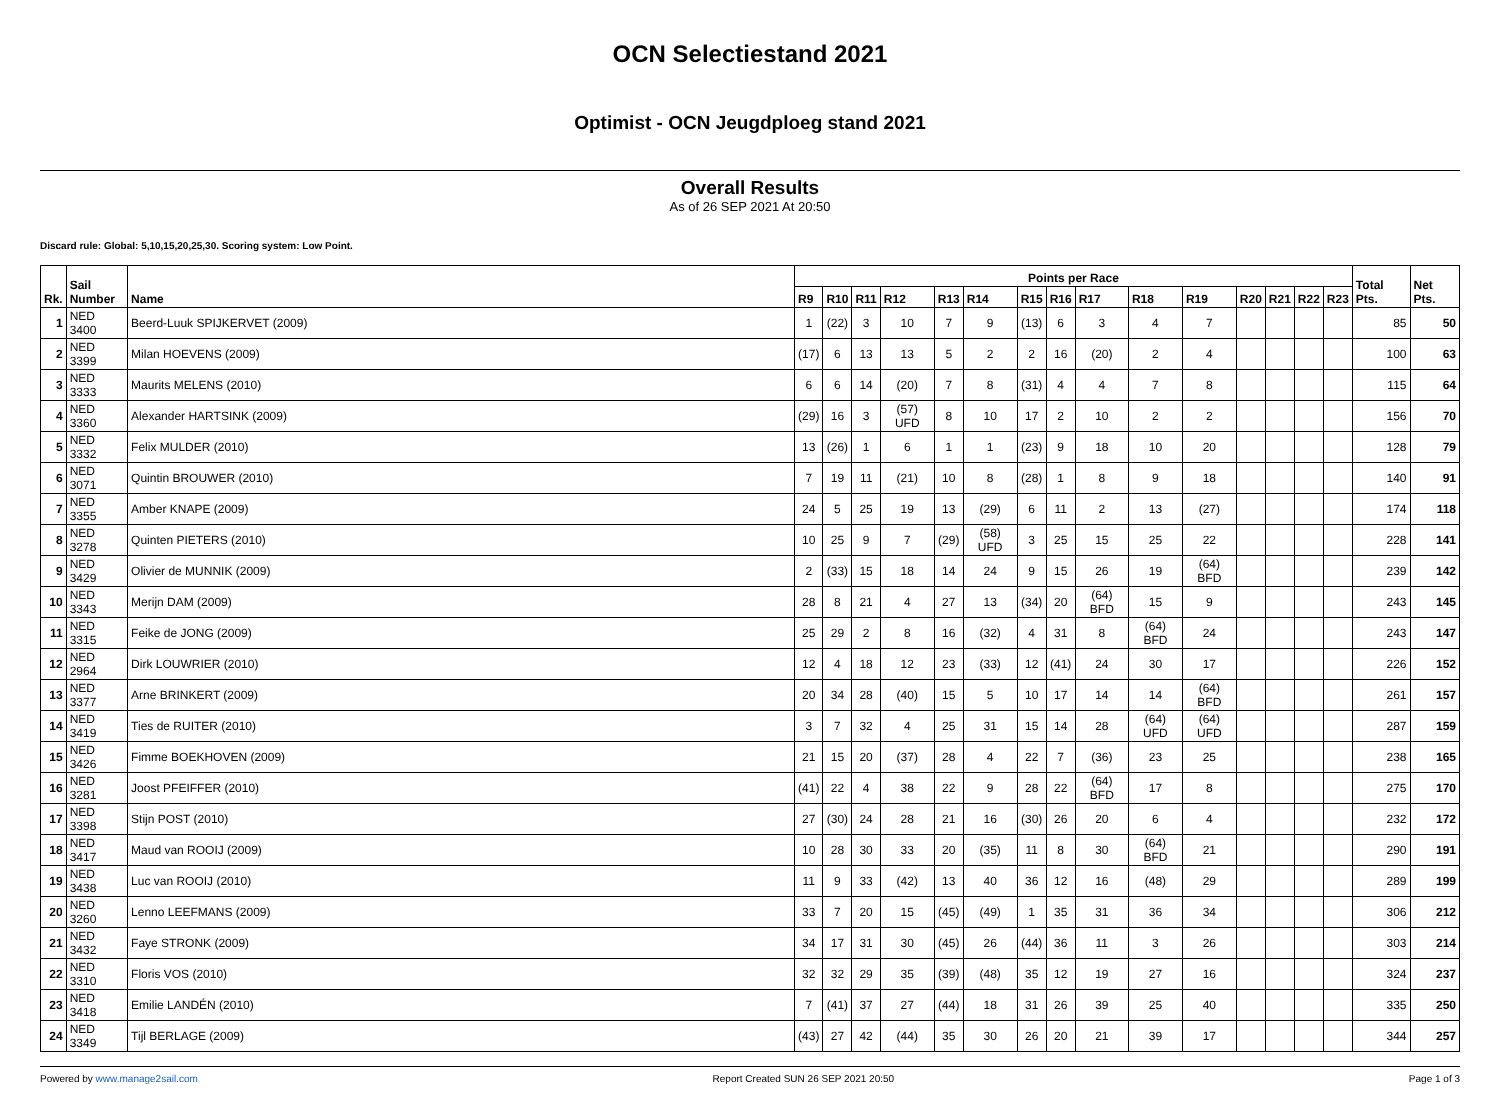OCN Selectiestand 2021
Optimist - OCN Jeugdploeg stand 2021
Overall Results
As of 26 SEP 2021 At 20:50
Discard rule: Global: 5,10,15,20,25,30. Scoring system: Low Point.
| Rk. | Sail Number | Name | Points per Race | | | | | | | | | | | | | | | Total Pts. | Net Pts. |
| --- | --- | --- | --- | --- | --- | --- | --- | --- | --- | --- | --- | --- | --- | --- | --- | --- | --- | --- | --- |
| | | | R9 | R10 | R11 | R12 | R13 | R14 | R15 | R16 | R17 | R18 | R19 | R20 | R21 | R22 | R23 | | |
| 1 | NED 3400 | Beerd-Luuk SPIJKERVET (2009) | 1 | (22) | 3 | 10 | 7 | 9 | (13) | 6 | 3 | 4 | 7 | | | | | 85 | 50 |
| 2 | NED 3399 | Milan HOEVENS (2009) | (17) | 6 | 13 | 13 | 5 | 2 | 2 | 16 | (20) | 2 | 4 | | | | | 100 | 63 |
| 3 | NED 3333 | Maurits MELENS (2010) | 6 | 6 | 14 | (20) | 7 | 8 | (31) | 4 | 4 | 7 | 8 | | | | | 115 | 64 |
| 4 | NED 3360 | Alexander HARTSINK (2009) | (29) | 16 | 3 | (57) UFD | 8 | 10 | 17 | 2 | 10 | 2 | 2 | | | | | 156 | 70 |
| 5 | NED 3332 | Felix MULDER (2010) | 13 | (26) | 1 | 6 | 1 | 1 | (23) | 9 | 18 | 10 | 20 | | | | | 128 | 79 |
| 6 | NED 3071 | Quintin BROUWER (2010) | 7 | 19 | 11 | (21) | 10 | 8 | (28) | 1 | 8 | 9 | 18 | | | | | 140 | 91 |
| 7 | NED 3355 | Amber KNAPE (2009) | 24 | 5 | 25 | 19 | 13 | (29) | 6 | 11 | 2 | 13 | (27) | | | | | 174 | 118 |
| 8 | NED 3278 | Quinten PIETERS (2010) | 10 | 25 | 9 | 7 | (29) | (58) UFD | 3 | 25 | 15 | 25 | 22 | | | | | 228 | 141 |
| 9 | NED 3429 | Olivier de MUNNIK (2009) | 2 | (33) | 15 | 18 | 14 | 24 | 9 | 15 | 26 | 19 | (64) BFD | | | | | 239 | 142 |
| 10 | NED 3343 | Merijn DAM (2009) | 28 | 8 | 21 | 4 | 27 | 13 | (34) | 20 | (64) BFD | 15 | 9 | | | | | 243 | 145 |
| 11 | NED 3315 | Feike de JONG (2009) | 25 | 29 | 2 | 8 | 16 | (32) | 4 | 31 | 8 | (64) BFD | 24 | | | | | 243 | 147 |
| 12 | NED 2964 | Dirk LOUWRIER (2010) | 12 | 4 | 18 | 12 | 23 | (33) | 12 | (41) | 24 | 30 | 17 | | | | | 226 | 152 |
| 13 | NED 3377 | Arne BRINKERT (2009) | 20 | 34 | 28 | (40) | 15 | 5 | 10 | 17 | 14 | 14 | (64) BFD | | | | | 261 | 157 |
| 14 | NED 3419 | Ties de RUITER (2010) | 3 | 7 | 32 | 4 | 25 | 31 | 15 | 14 | 28 | (64) UFD | (64) UFD | | | | | 287 | 159 |
| 15 | NED 3426 | Fimme BOEKHOVEN (2009) | 21 | 15 | 20 | (37) | 28 | 4 | 22 | 7 | (36) | 23 | 25 | | | | | 238 | 165 |
| 16 | NED 3281 | Joost PFEIFFER (2010) | (41) | 22 | 4 | 38 | 22 | 9 | 28 | 22 | (64) BFD | 17 | 8 | | | | | 275 | 170 |
| 17 | NED 3398 | Stijn POST (2010) | 27 | (30) | 24 | 28 | 21 | 16 | (30) | 26 | 20 | 6 | 4 | | | | | 232 | 172 |
| 18 | NED 3417 | Maud van ROOIJ (2009) | 10 | 28 | 30 | 33 | 20 | (35) | 11 | 8 | 30 | (64) BFD | 21 | | | | | 290 | 191 |
| 19 | NED 3438 | Luc van ROOIJ (2010) | 11 | 9 | 33 | (42) | 13 | 40 | 36 | 12 | 16 | (48) | 29 | | | | | 289 | 199 |
| 20 | NED 3260 | Lenno LEEFMANS (2009) | 33 | 7 | 20 | 15 | (45) | (49) | 1 | 35 | 31 | 36 | 34 | | | | | 306 | 212 |
| 21 | NED 3432 | Faye STRONK (2009) | 34 | 17 | 31 | 30 | (45) | 26 | (44) | 36 | 11 | 3 | 26 | | | | | 303 | 214 |
| 22 | NED 3310 | Floris VOS (2010) | 32 | 32 | 29 | 35 | (39) | (48) | 35 | 12 | 19 | 27 | 16 | | | | | 324 | 237 |
| 23 | NED 3418 | Emilie LANDÉN (2010) | 7 | (41) | 37 | 27 | (44) | 18 | 31 | 26 | 39 | 25 | 40 | | | | | 335 | 250 |
| 24 | NED 3349 | Tijl BERLAGE (2009) | (43) | 27 | 42 | (44) | 35 | 30 | 26 | 20 | 21 | 39 | 17 | | | | | 344 | 257 |
Powered by www.manage2sail.com Report Created SUN 26 SEP 2021 20:50 Page 1 of 3